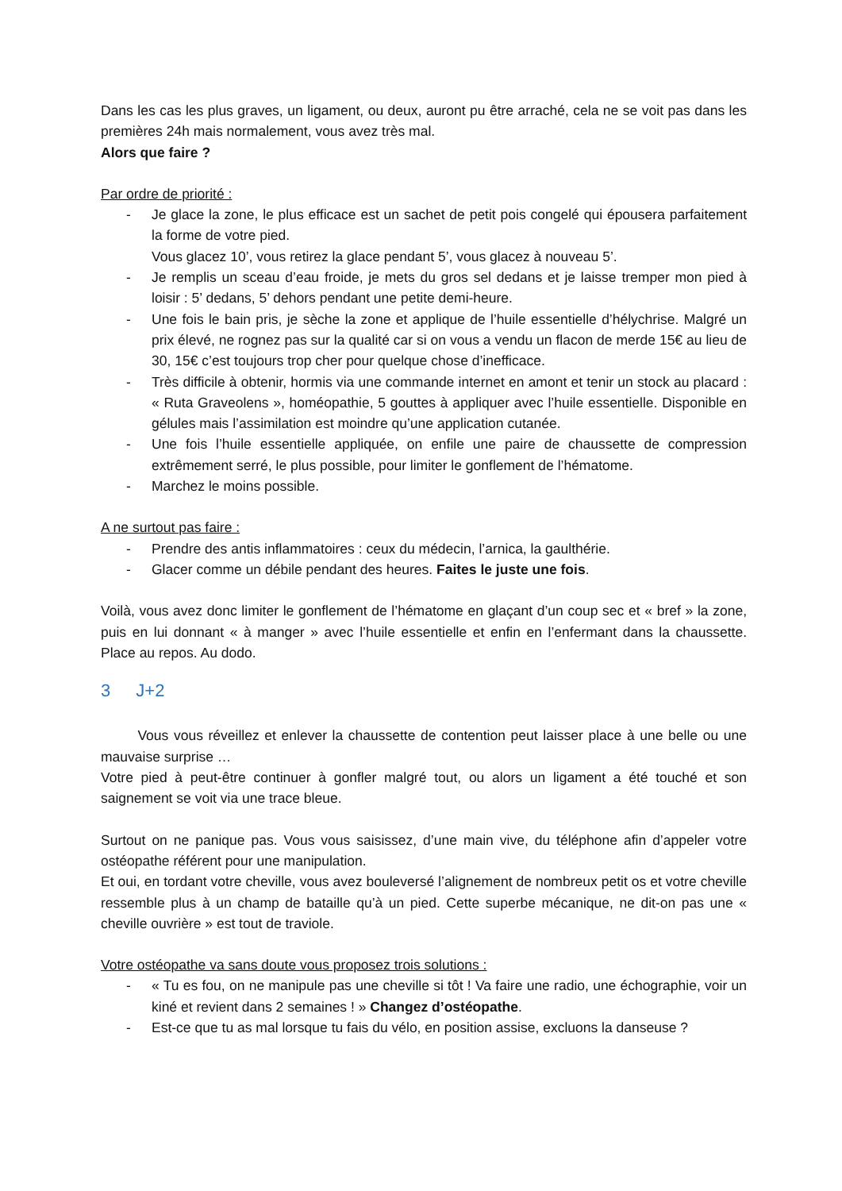Dans les cas les plus graves, un ligament, ou deux, auront pu être arraché, cela ne se voit pas dans les premières 24h mais normalement, vous avez très mal.
Alors que faire ?
Par ordre de priorité :
- Je glace la zone, le plus efficace est un sachet de petit pois congelé qui épousera parfaitement la forme de votre pied.
Vous glacez 10’, vous retirez la glace pendant 5’, vous glacez à nouveau 5’.
- Je remplis un sceau d’eau froide, je mets du gros sel dedans et je laisse tremper mon pied à loisir : 5’ dedans, 5’ dehors pendant une petite demi-heure.
- Une fois le bain pris, je sèche la zone et applique de l’huile essentielle d’hélychrise. Malgré un prix élevé, ne rognez pas sur la qualité car si on vous a vendu un flacon de merde 15€ au lieu de 30, 15€ c’est toujours trop cher pour quelque chose d’inefficace.
- Très difficile à obtenir, hormis via une commande internet en amont et tenir un stock au placard : « Ruta Graveolens », homéopathie, 5 gouttes à appliquer avec l’huile essentielle. Disponible en gélules mais l’assimilation est moindre qu’une application cutanée.
- Une fois l’huile essentielle appliquée, on enfile une paire de chaussette de compression extrêmement serré, le plus possible, pour limiter le gonflement de l’hématome.
- Marchez le moins possible.
A ne surtout pas faire :
- Prendre des antis inflammatoires : ceux du médecin, l’arnica, la gaulthérie.
- Glacer comme un débile pendant des heures. Faites le juste une fois.
Voilà, vous avez donc limiter le gonflement de l’hématome en glaçant d’un coup sec et « bref » la zone, puis en lui donnant « à manger » avec l’huile essentielle et enfin en l’enfermant dans la chaussette. Place au repos. Au dodo.
3 J+2
Vous vous réveillez et enlever la chaussette de contention peut laisser place à une belle ou une mauvaise surprise …
Votre pied à peut-être continuer à gonfler malgré tout, ou alors un ligament a été touché et son saignement se voit via une trace bleue.
Surtout on ne panique pas. Vous vous saisissez, d’une main vive, du téléphone afin d’appeler votre ostéopathe référent pour une manipulation.
Et oui, en tordant votre cheville, vous avez bouleversé l’alignement de nombreux petit os et votre cheville ressemble plus à un champ de bataille qu’à un pied. Cette superbe mécanique, ne dit-on pas une « cheville ouvrière » est tout de traviole.
Votre ostéopathe va sans doute vous proposez trois solutions :
- « Tu es fou, on ne manipule pas une cheville si tôt ! Va faire une radio, une échographie, voir un kiné et revient dans 2 semaines ! » Changez d’ostéopathe.
- Est-ce que tu as mal lorsque tu fais du vélo, en position assise, excluons la danseuse ?